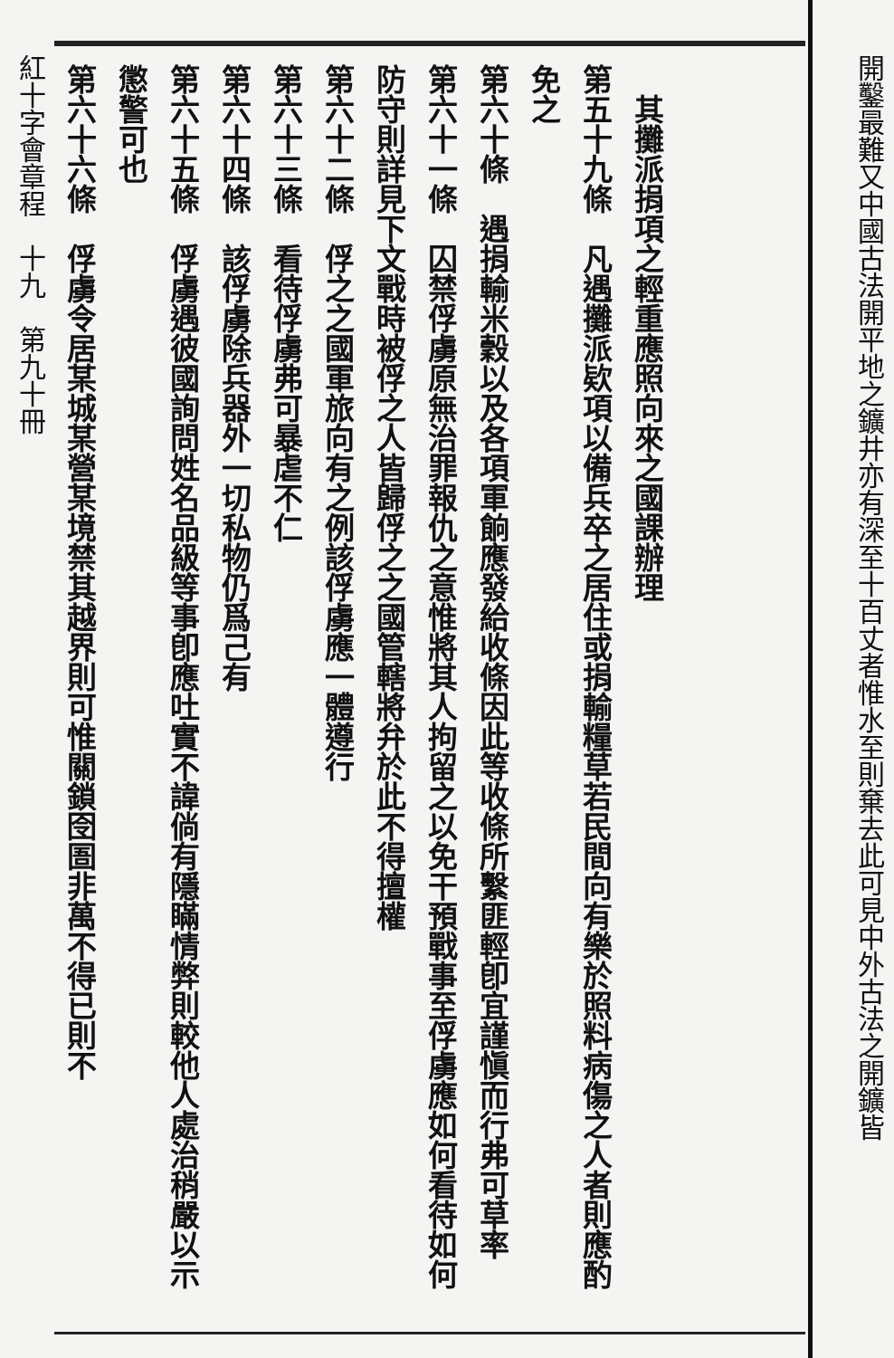開鑿最難又中國古法開平地之鑛井亦有深至十百丈者惟水至則棄去此可見中外古法之開鑛皆
　其攤派捐項之輕重應照向來之國課辦理
第五十九條　凡遇攤派欵項以備兵卒之居住或捐輸糧草若民間向有樂於照料病傷之人者則應酌免之
第六十條　遇捐輸米穀以及各項軍餉應發給收條因此等收條所繫匪輕卽宜謹愼而行弗可草率
第六十一條　囚禁俘虜原無治罪報仇之意惟將其人拘留之以免干預戰事至俘虜應如何看待如何防守則詳見下文戰時被俘之人皆歸俘之之國管轄將弁於此不得擅權
第六十二條　俘之之國軍旅向有之例該俘虜應一體遵行
第六十三條　看待俘虜弗可暴虐不仁
第六十四條　該俘虜除兵器外一切私物仍爲己有
第六十五條　俘虜遇彼國詢問姓名品級等事卽應吐實不諱倘有隱瞞情弊則較他人處治稍嚴以示懲警可也
第六十六條　俘虜令居某城某營某境禁其越界則可惟關鎖囹圄非萬不得已則不
紅十字會章程　十九　第九十冊